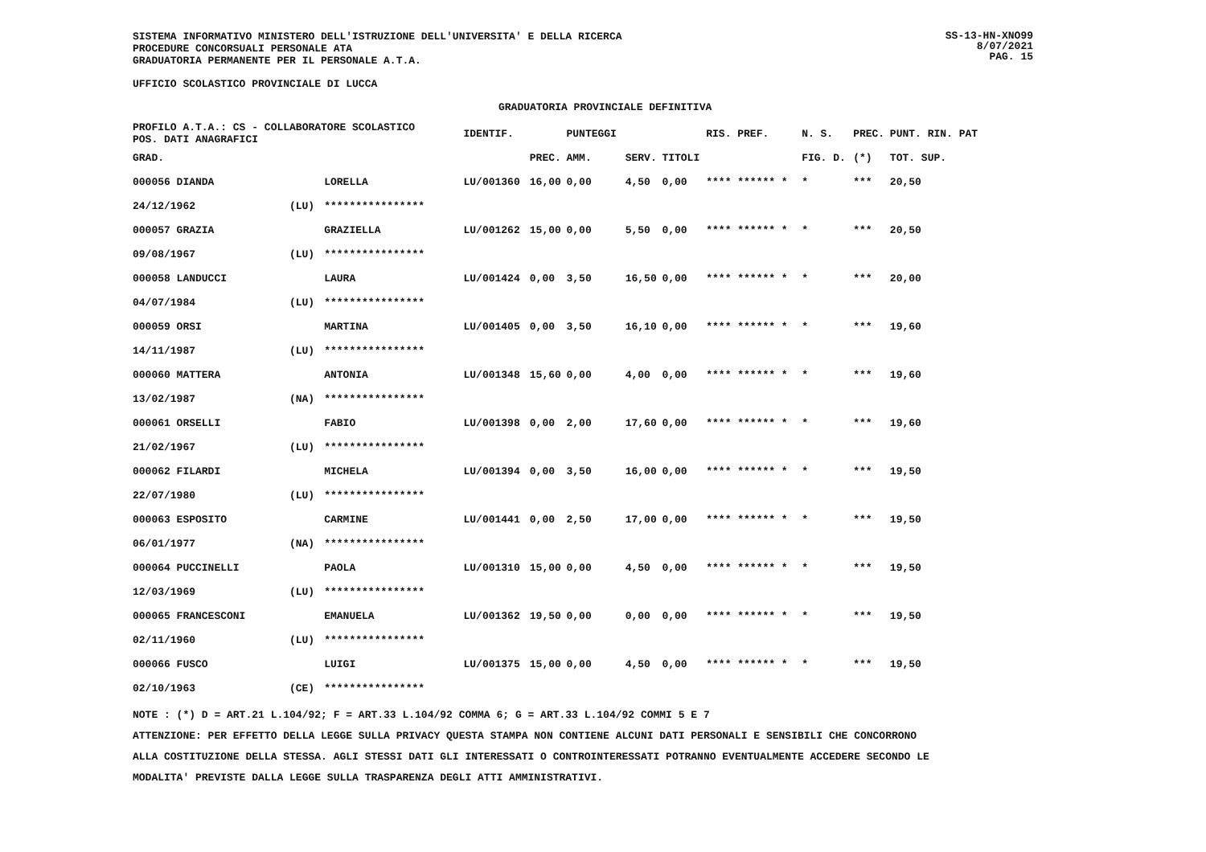SISTEMA INFORMATIVO MINISTERO DELL'ISTRUZIONE DELL'UNIVERSITA' E DELLA RICERCA
PROCEDURE CONCORSUALI PERSONALE ATA
GRADUATORIA PERMANENTE PER IL PERSONALE A.T.A.
SS-13-HN-XNO99
8/07/2021
PAG. 15
UFFICIO SCOLASTICO PROVINCIALE DI LUCCA
GRADUATORIA PROVINCIALE DEFINITIVA
| PROFILO A.T.A.: CS - COLLABORATORE SCOLASTICO POS. DATI ANAGRAFICI | | | IDENTIF. | | PUNTEGGI | | | RIS. PREF. | N. S. | PREC. | PUNT. RIN. PAT |
| --- | --- | --- | --- | --- | --- | --- | --- | --- | --- | --- | --- |
| GRAD. | | | | PREC. | AMM. | SERV. | TITOLI | | FIG. D. | (*) | TOT. SUP. |
| 000056 DIANDA | | LORELLA | LU/001360 | 16,00 | 0,00 | 4,50 | 0,00 | **** ****** * | * | *** | 20,50 |
| 24/12/1962 | (LU) | **************** | | | | | | | | | |
| 000057 GRAZIA | | GRAZIELLA | LU/001262 | 15,00 | 0,00 | 5,50 | 0,00 | **** ****** * | * | *** | 20,50 |
| 09/08/1967 | (LU) | **************** | | | | | | | | | |
| 000058 LANDUCCI | | LAURA | LU/001424 | 0,00 | 3,50 | 16,50 | 0,00 | **** ****** * | * | *** | 20,00 |
| 04/07/1984 | (LU) | **************** | | | | | | | | | |
| 000059 ORSI | | MARTINA | LU/001405 | 0,00 | 3,50 | 16,10 | 0,00 | **** ****** * | * | *** | 19,60 |
| 14/11/1987 | (LU) | **************** | | | | | | | | | |
| 000060 MATTERA | | ANTONIA | LU/001348 | 15,60 | 0,00 | 4,00 | 0,00 | **** ****** * | * | *** | 19,60 |
| 13/02/1987 | (NA) | **************** | | | | | | | | | |
| 000061 ORSELLI | | FABIO | LU/001398 | 0,00 | 2,00 | 17,60 | 0,00 | **** ****** * | * | *** | 19,60 |
| 21/02/1967 | (LU) | **************** | | | | | | | | | |
| 000062 FILARDI | | MICHELA | LU/001394 | 0,00 | 3,50 | 16,00 | 0,00 | **** ****** * | * | *** | 19,50 |
| 22/07/1980 | (LU) | **************** | | | | | | | | | |
| 000063 ESPOSITO | | CARMINE | LU/001441 | 0,00 | 2,50 | 17,00 | 0,00 | **** ****** * | * | *** | 19,50 |
| 06/01/1977 | (NA) | **************** | | | | | | | | | |
| 000064 PUCCINELLI | | PAOLA | LU/001310 | 15,00 | 0,00 | 4,50 | 0,00 | **** ****** * | * | *** | 19,50 |
| 12/03/1969 | (LU) | **************** | | | | | | | | | |
| 000065 FRANCESCONI | | EMANUELA | LU/001362 | 19,50 | 0,00 | 0,00 | 0,00 | **** ****** * | * | *** | 19,50 |
| 02/11/1960 | (LU) | **************** | | | | | | | | | |
| 000066 FUSCO | | LUIGI | LU/001375 | 15,00 | 0,00 | 4,50 | 0,00 | **** ****** * | * | *** | 19,50 |
| 02/10/1963 | (CE) | **************** | | | | | | | | | |
NOTE : (*) D = ART.21 L.104/92; F = ART.33 L.104/92 COMMA 6; G = ART.33 L.104/92 COMMI 5 E 7
ATTENZIONE: PER EFFETTO DELLA LEGGE SULLA PRIVACY QUESTA STAMPA NON CONTIENE ALCUNI DATI PERSONALI E SENSIBILI CHE CONCORRONO
ALLA COSTITUZIONE DELLA STESSA. AGLI STESSI DATI GLI INTERESSATI O CONTROINTERESSATI POTRANNO EVENTUALMENTE ACCEDERE SECONDO LE
MODALITA' PREVISTE DALLA LEGGE SULLA TRASPARENZA DEGLI ATTI AMMINISTRATIVI.